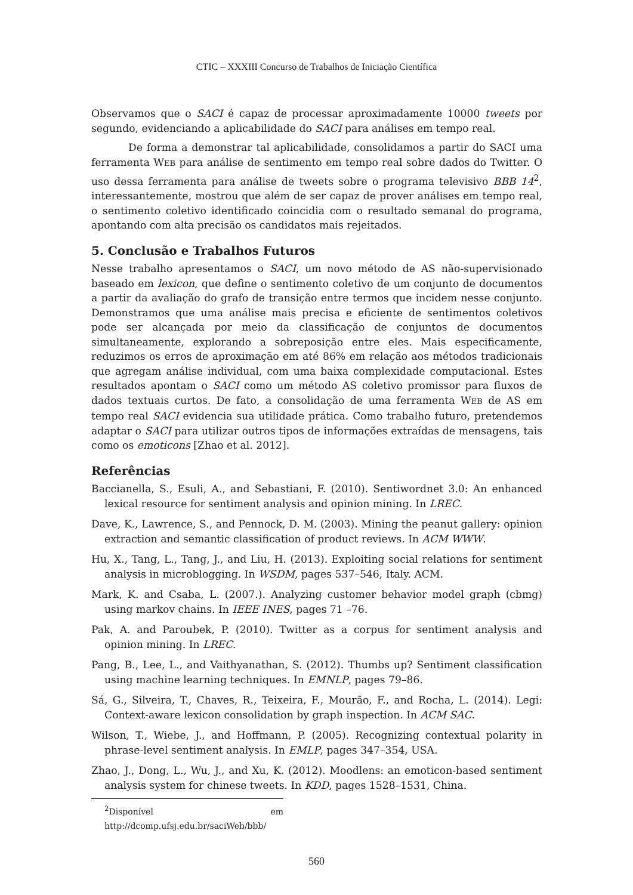CTIC – XXXIII Concurso de Trabalhos de Iniciação Científica
Observamos que o SACI é capaz de processar aproximadamente 10000 tweets por segundo, evidenciando a aplicabilidade do SACI para análises em tempo real.
De forma a demonstrar tal aplicabilidade, consolidamos a partir do SACI uma ferramenta WEB para análise de sentimento em tempo real sobre dados do Twitter. O uso dessa ferramenta para análise de tweets sobre o programa televisivo BBB 14<sup>2</sup>, interessantemente, mostrou que além de ser capaz de prover análises em tempo real, o sentimento coletivo identificado coincidia com o resultado semanal do programa, apontando com alta precisão os candidatos mais rejeitados.
5. Conclusão e Trabalhos Futuros
Nesse trabalho apresentamos o SACI, um novo método de AS não-supervisionado baseado em lexicon, que define o sentimento coletivo de um conjunto de documentos a partir da avaliação do grafo de transição entre termos que incidem nesse conjunto. Demonstramos que uma análise mais precisa e eficiente de sentimentos coletivos pode ser alcançada por meio da classificação de conjuntos de documentos simultaneamente, explorando a sobreposição entre eles. Mais especificamente, reduzimos os erros de aproximação em até 86% em relação aos métodos tradicionais que agregam análise individual, com uma baixa complexidade computacional. Estes resultados apontam o SACI como um método AS coletivo promissor para fluxos de dados textuais curtos. De fato, a consolidação de uma ferramenta WEB de AS em tempo real SACI evidencia sua utilidade prática. Como trabalho futuro, pretendemos adaptar o SACI para utilizar outros tipos de informações extraídas de mensagens, tais como os emoticons [Zhao et al. 2012].
Referências
Baccianella, S., Esuli, A., and Sebastiani, F. (2010). Sentiwordnet 3.0: An enhanced lexical resource for sentiment analysis and opinion mining. In LREC.
Dave, K., Lawrence, S., and Pennock, D. M. (2003). Mining the peanut gallery: opinion extraction and semantic classification of product reviews. In ACM WWW.
Hu, X., Tang, L., Tang, J., and Liu, H. (2013). Exploiting social relations for sentiment analysis in microblogging. In WSDM, pages 537–546, Italy. ACM.
Mark, K. and Csaba, L. (2007.). Analyzing customer behavior model graph (cbmg) using markov chains. In IEEE INES, pages 71 –76.
Pak, A. and Paroubek, P. (2010). Twitter as a corpus for sentiment analysis and opinion mining. In LREC.
Pang, B., Lee, L., and Vaithyanathan, S. (2012). Thumbs up? Sentiment classification using machine learning techniques. In EMNLP, pages 79–86.
Sá, G., Silveira, T., Chaves, R., Teixeira, F., Mourão, F., and Rocha, L. (2014). Legi: Context-aware lexicon consolidation by graph inspection. In ACM SAC.
Wilson, T., Wiebe, J., and Hoffmann, P. (2005). Recognizing contextual polarity in phrase-level sentiment analysis. In EMLP, pages 347–354, USA.
Zhao, J., Dong, L., Wu, J., and Xu, K. (2012). Moodlens: an emoticon-based sentiment analysis system for chinese tweets. In KDD, pages 1528–1531, China.
<sup>2</sup> Disponível em http://dcomp.ufsj.edu.br/saciWeb/bbb/
560